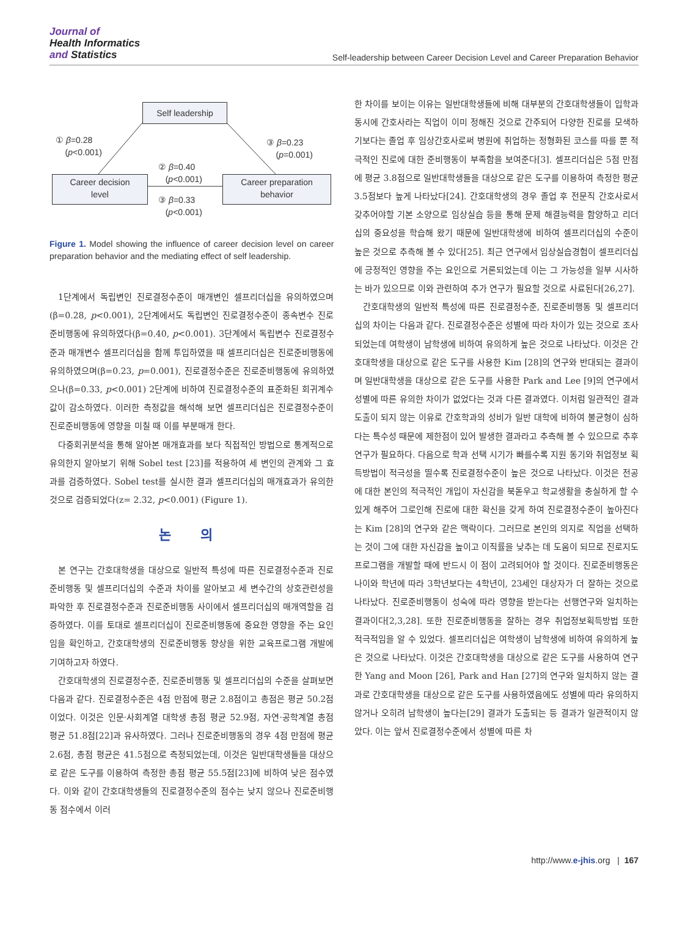Journal of
Health Informatics
and Statistics
Self-leadership between Career Decision Level and Career Preparation Behavior
Self leadership
① β=0.28
(p<0.001)
③ β=0.23
(p=0.001)
② β=0.40
(p<0.001)
Career decision
level
Career preparation
behavior
③ β=0.33
(p<0.001)
Figure 1. Model showing the influence of career decision level on career preparation behavior and the mediating effect of self leadership.
1단계에서 독립변인 진로결정수준이 매개변인 셀프리더십을 유의하였으며(β=0.28, p<0.001), 2단계에서도 독립변인 진로결정수준이 종속변수 진로준비행동에 유의하였다(β=0.40, p<0.001). 3단계에서 독립변수 진로결정수준과 매개변수 셀프리더십을 함께 투입하였을 때 셀프리더십은 진로준비행동에 유의하였으며(β=0.23, p=0.001), 진로결정수준은 진로준비행동에 유의하였으나(β=0.33, p<0.001) 2단계에 비하여 진로결정수준의 표준화된 회귀계수 값이 감소하였다. 이러한 측정값을 해석해 보면 셀프리더십은 진로결정수준이 진로준비행동에 영향을 미칠 때 이를 부분매개 한다.
다중회귀분석을 통해 알아본 매개효과를 보다 직접적인 방법으로 통계적으로 유의한지 알아보기 위해 Sobel test [23]를 적용하여 세 변인의 관계와 그 효과를 검증하였다. Sobel test를 실시한 결과 셀프리더십의 매개효과가 유의한 것으로 검증되었다(z= 2.32, p<0.001) (Figure 1).
논 의
본 연구는 간호대학생을 대상으로 일반적 특성에 따른 진로결정수준과 진로준비행동 및 셀프리더십의 수준과 차이를 알아보고 세 변수간의 상호관련성을 파악한 후 진로결정수준과 진로준비행동 사이에서 셀프리더십의 매개역할을 검증하였다. 이를 토대로 셀프리더십이 진로준비행동에 중요한 영향을 주는 요인임을 확인하고, 간호대학생의 진로준비행동 향상을 위한 교육프로그램 개발에 기여하고자 하였다.
간호대학생의 진로결정수준, 진로준비행동 및 셀프리더십의 수준을 살펴보면 다음과 같다. 진로결정수준은 4점 만점에 평균 2.8점이고 총점은 평균 50.2점이었다. 이것은 인문·사회계열 대학생 총점 평균 52.9점, 자연·공학계열 총점 평균 51.8점[22]과 유사하였다. 그러나 진로준비행동의 경우 4점 만점에 평균 2.6점, 총점 평균은 41.5점으로 측정되었는데, 이것은 일반대학생들을 대상으로 같은 도구를 이용하여 측정한 총점 평균 55.5점[23]에 비하여 낮은 점수였다. 이와 같이 간호대학생들의 진로결정수준의 점수는 낮지 않으나 진로준비행동 점수에서 이러
한 차이를 보이는 이유는 일반대학생들에 비해 대부분의 간호대학생들이 입학과 동시에 간호사라는 직업이 이미 정해진 것으로 간주되어 다양한 진로를 모색하기보다는 졸업 후 임상간호사로써 병원에 취업하는 정형화된 코스를 따를 뿐 적극적인 진로에 대한 준비행동이 부족함을 보여준다[3]. 셀프리더십은 5점 만점에 평균 3.8점으로 일반대학생들을 대상으로 같은 도구를 이용하여 측정한 평균 3.5점보다 높게 나타났다[24]. 간호대학생의 경우 졸업 후 전문직 간호사로서 갖추어야할 기본 소양으로 임상실습 등을 통해 문제 해결능력을 함양하고 리더십의 중요성을 학습해 왔기 때문에 일반대학생에 비하여 셀프리더십의 수준이 높은 것으로 추측해 볼 수 있다[25]. 최근 연구에서 임상실습경험이 셀프리더십에 긍정적인 영향을 주는 요인으로 거론되었는데 이는 그 가능성을 일부 시사하는 바가 있으므로 이와 관련하여 추가 연구가 필요할 것으로 사료된다[26,27].
간호대학생의 일반적 특성에 따른 진로결정수준, 진로준비행동 및 셀프리더십의 차이는 다음과 같다. 진로결정수준은 성별에 따라 차이가 있는 것으로 조사되었는데 여학생이 남학생에 비하여 유의하게 높은 것으로 나타났다. 이것은 간호대학생을 대상으로 같은 도구를 사용한 Kim [28]의 연구와 반대되는 결과이며 일반대학생을 대상으로 같은 도구를 사용한 Park and Lee [9]의 연구에서 성별에 따른 유의한 차이가 없었다는 것과 다른 결과였다. 이처럼 일관적인 결과도출이 되지 않는 이유로 간호학과의 성비가 일반 대학에 비하여 불균형이 심하다는 특수성 때문에 제한점이 있어 발생한 결과라고 추측해 볼 수 있으므로 추후 연구가 필요하다. 다음으로 학과 선택 시기가 빠를수록 지원 동기와 취업정보 획득방법이 적극성을 띨수록 진로결정수준이 높은 것으로 나타났다. 이것은 전공에 대한 본인의 적극적인 개입이 자신감을 북돋우고 학교생활을 충실하게 할 수 있게 해주어 그로인해 진로에 대한 확신을 갖게 하여 진로결정수준이 높아진다는 Kim [28]의 연구와 같은 맥락이다. 그러므로 본인의 의지로 직업을 선택하는 것이 그에 대한 자신감을 높이고 이직률을 낮추는 데 도움이 되므로 진로지도프로그램을 개발할 때에 반드시 이 점이 고려되어야 할 것이다. 진로준비행동은 나이와 학년에 따라 3학년보다는 4학년이, 23세인 대상자가 더 잘하는 것으로 나타났다. 진로준비행동이 성숙에 따라 영향을 받는다는 선행연구와 일치하는 결과이다[2,3,28]. 또한 진로준비행동을 잘하는 경우 취업정보획득방법 또한 적극적임을 알 수 있었다. 셀프리더십은 여학생이 남학생에 비하여 유의하게 높은 것으로 나타났다. 이것은 간호대학생을 대상으로 같은 도구를 사용하여 연구한 Yang and Moon [26], Park and Han [27]의 연구와 일치하지 않는 결과로 간호대학생을 대상으로 같은 도구를 사용하였음에도 성별에 따라 유의하지 않거나 오히려 남학생이 높다는[29] 결과가 도출되는 등 결과가 일관적이지 않았다. 이는 앞서 진로결정수준에서 성별에 따른 차
http://www.e-jhis.org | 167